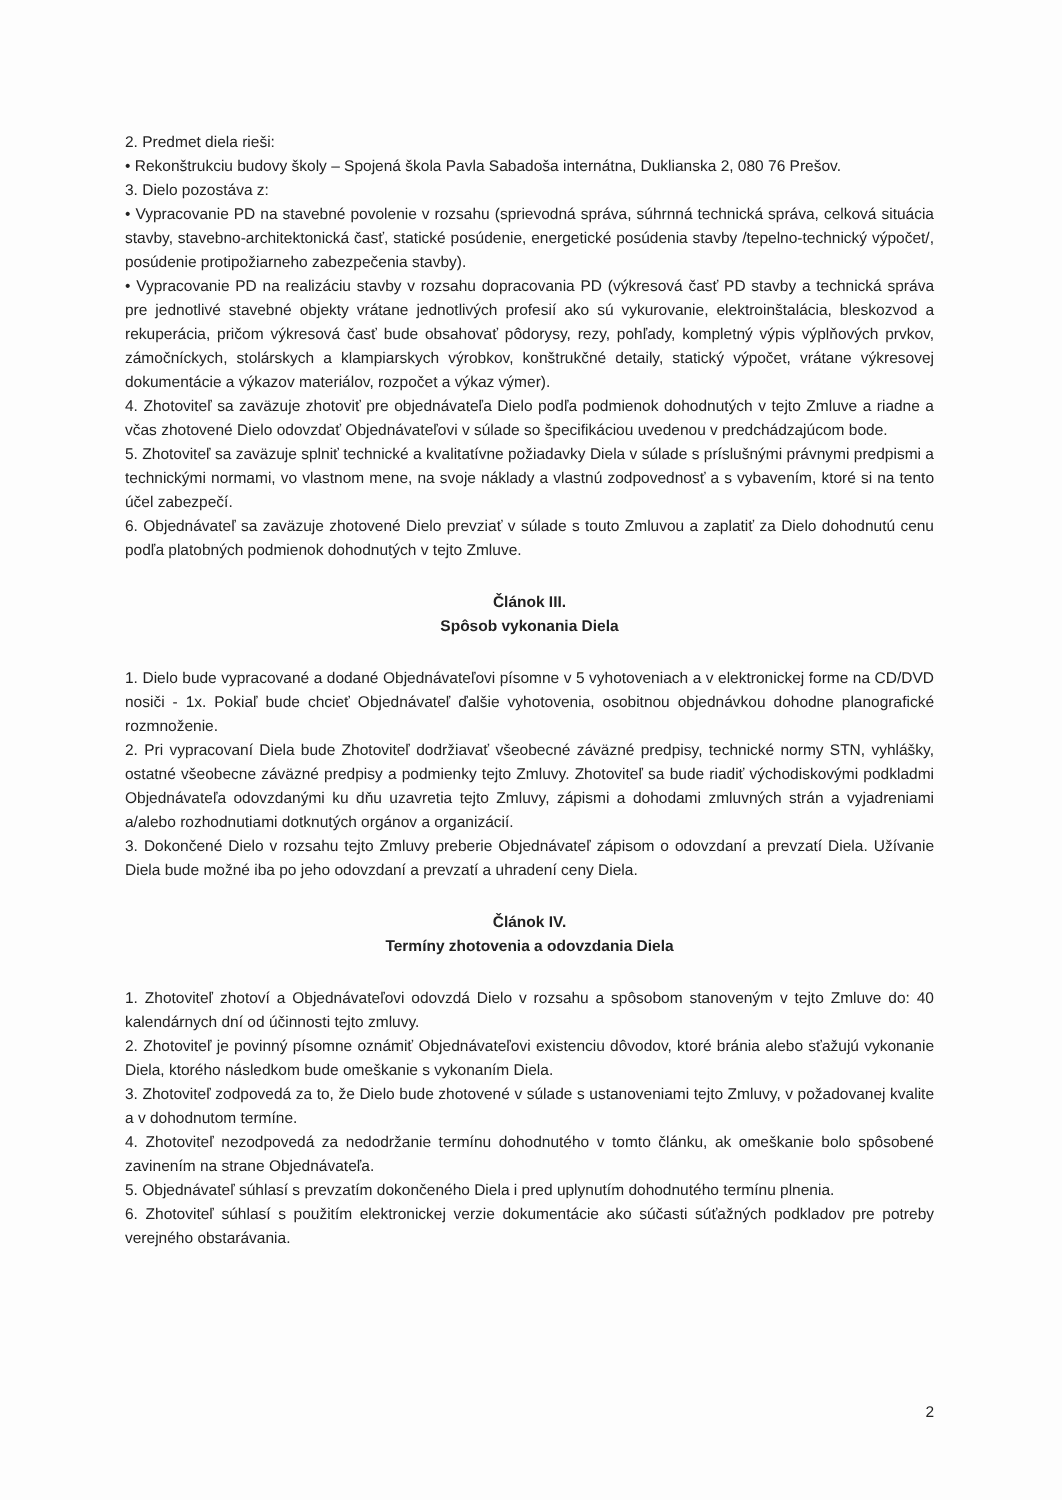2. Predmet diela rieši:
• Rekonštrukciu budovy školy – Spojená škola Pavla Sabadoša internátna, Duklianska 2, 080 76 Prešov.
3. Dielo pozostáva z:
• Vypracovanie PD na stavebné povolenie v rozsahu (sprievodná správa, súhrnná technická správa, celková situácia stavby, stavebno-architektonická časť, statické posúdenie, energetické posúdenia stavby /tepelno-technický výpočet/, posúdenie protipožiarneho zabezpečenia stavby).
• Vypracovanie PD na realizáciu stavby v rozsahu dopracovania PD (výkresová časť PD stavby a technická správa pre jednotlivé stavebné objekty vrátane jednotlivých profesií ako sú vykurovanie, elektroinštalácia, bleskozvod a rekuperácia, pričom výkresová časť bude obsahovať pôdorysy, rezy, pohľady, kompletný výpis výplňových prvkov, zámočníckych, stolárskych a klampiarskych výrobkov, konštrukčné detaily, statický výpočet, vrátane výkresovej dokumentácie a výkazov materiálov, rozpočet a výkaz výmer).
4. Zhotoviteľ sa zaväzuje zhotoviť pre objednávateľa Dielo podľa podmienok dohodnutých v tejto Zmluve a riadne a včas zhotovené Dielo odovzdať Objednávateľovi v súlade so špecifikáciou uvedenou v predchádzajúcom bode.
5. Zhotoviteľ sa zaväzuje splniť technické a kvalitatívne požiadavky Diela v súlade s príslušnými právnymi predpismi a technickými normami, vo vlastnom mene, na svoje náklady a vlastnú zodpovednosť a s vybavením, ktoré si na tento účel zabezpečí.
6. Objednávateľ sa zaväzuje zhotovené Dielo prevziať v súlade s touto Zmluvou a zaplatiť za Dielo dohodnutú cenu podľa platobných podmienok dohodnutých v tejto Zmluve.
Článok III.
Spôsob vykonania Diela
1. Dielo bude vypracované a dodané Objednávateľovi písomne v 5 vyhotoveniach a v elektronickej forme na CD/DVD nosiči - 1x. Pokiaľ bude chcieť Objednávateľ ďalšie vyhotovenia, osobitnou objednávkou dohodne planografické rozmnoženie.
2. Pri vypracovaní Diela bude Zhotoviteľ dodržiavať všeobecné záväzné predpisy, technické normy STN, vyhlášky, ostatné všeobecne záväzné predpisy a podmienky tejto Zmluvy. Zhotoviteľ sa bude riadiť východiskovými podkladmi Objednávateľa odovzdanými ku dňu uzavretia tejto Zmluvy, zápismi a dohodami zmluvných strán a vyjadreniami a/alebo rozhodnutiami dotknutých orgánov a organizácií.
3. Dokončené Dielo v rozsahu tejto Zmluvy preberie Objednávateľ zápisom o odovzdaní a prevzatí Diela. Užívanie Diela bude možné iba po jeho odovzdaní a prevzatí a uhradení ceny Diela.
Článok IV.
Termíny zhotovenia a odovzdania Diela
1. Zhotoviteľ zhotoví a Objednávateľovi odovzdá Dielo v rozsahu a spôsobom stanoveným v tejto Zmluve do: 40 kalendárnych dní od účinnosti tejto zmluvy.
2. Zhotoviteľ je povinný písomne oznámiť Objednávateľovi existenciu dôvodov, ktoré bránia alebo sťažujú vykonanie Diela, ktorého následkom bude omeškanie s vykonaním Diela.
3. Zhotoviteľ zodpovedá za to, že Dielo bude zhotovené v súlade s ustanoveniami tejto Zmluvy, v požadovanej kvalite a v dohodnutom termíne.
4. Zhotoviteľ nezodpovedá za nedodržanie termínu dohodnutého v tomto článku, ak omeškanie bolo spôsobené zavinením na strane Objednávateľa.
5. Objednávateľ súhlasí s prevzatím dokončeného Diela i pred uplynutím dohodnutého termínu plnenia.
6. Zhotoviteľ súhlasí s použitím elektronickej verzie dokumentácie ako súčasti súťažných podkladov pre potreby verejného obstarávania.
2